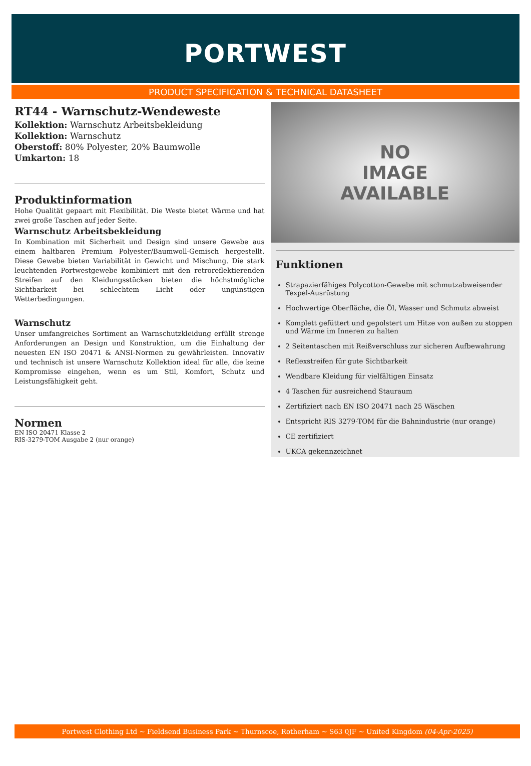PORTWEST
PRODUCT SPECIFICATION & TECHNICAL DATASHEET
RT44 - Warnschutz-Wendeweste
Kollektion: Warnschutz Arbeitsbekleidung
Kollektion: Warnschutz
Oberstoff: 80% Polyester, 20% Baumwolle
Umkarton: 18
Produktinformation
Hohe Qualität gepaart mit Flexibilität. Die Weste bietet Wärme und hat zwei große Taschen auf jeder Seite.
Warnschutz Arbeitsbekleidung
In Kombination mit Sicherheit und Design sind unsere Gewebe aus einem haltbaren Premium Polyester/Baumwoll-Gemisch hergestellt. Diese Gewebe bieten Variabilität in Gewicht und Mischung. Die stark leuchtenden Portwestgewebe kombiniert mit den retroreflektierenden Streifen auf den Kleidungsstücken bieten die höchstmögliche Sichtbarkeit bei schlechtem Licht oder ungünstigen Wetterbedingungen.
Warnschutz
Unser umfangreiches Sortiment an Warnschutzkleidung erfüllt strenge Anforderungen an Design und Konstruktion, um die Einhaltung der neuesten EN ISO 20471 & ANSI-Normen zu gewährleisten. Innovativ und technisch ist unsere Warnschutz Kollektion ideal für alle, die keine Kompromisse eingehen, wenn es um Stil, Komfort, Schutz und Leistungsfähigkeit geht.
Normen
EN ISO 20471 Klasse 2
RIS-3279-TOM Ausgabe 2 (nur orange)
NO
IMAGE
AVAILABLE
Funktionen
Strapazierfähiges Polycotton-Gewebe mit schmutzabweisender Texpel-Ausrüstung
Hochwertige Oberfläche, die Öl, Wasser und Schmutz abweist
Komplett gefüttert und gepolstert um Hitze von außen zu stoppen und Wärme im Inneren zu halten
2 Seitentaschen mit Reißverschluss zur sicheren Aufbewahrung
Reflexstreifen für gute Sichtbarkeit
Wendbare Kleidung für vielfältigen Einsatz
4 Taschen für ausreichend Stauraum
Zertifiziert nach EN ISO 20471 nach 25 Wäschen
Entspricht RIS 3279-TOM für die Bahnindustrie (nur orange)
CE zertifiziert
UKCA gekennzeichnet
Portwest Clothing Ltd ~ Fieldsend Business Park ~ Thurnscoe, Rotherham ~ S63 0JF ~ United Kingdom (04-Apr-2025)